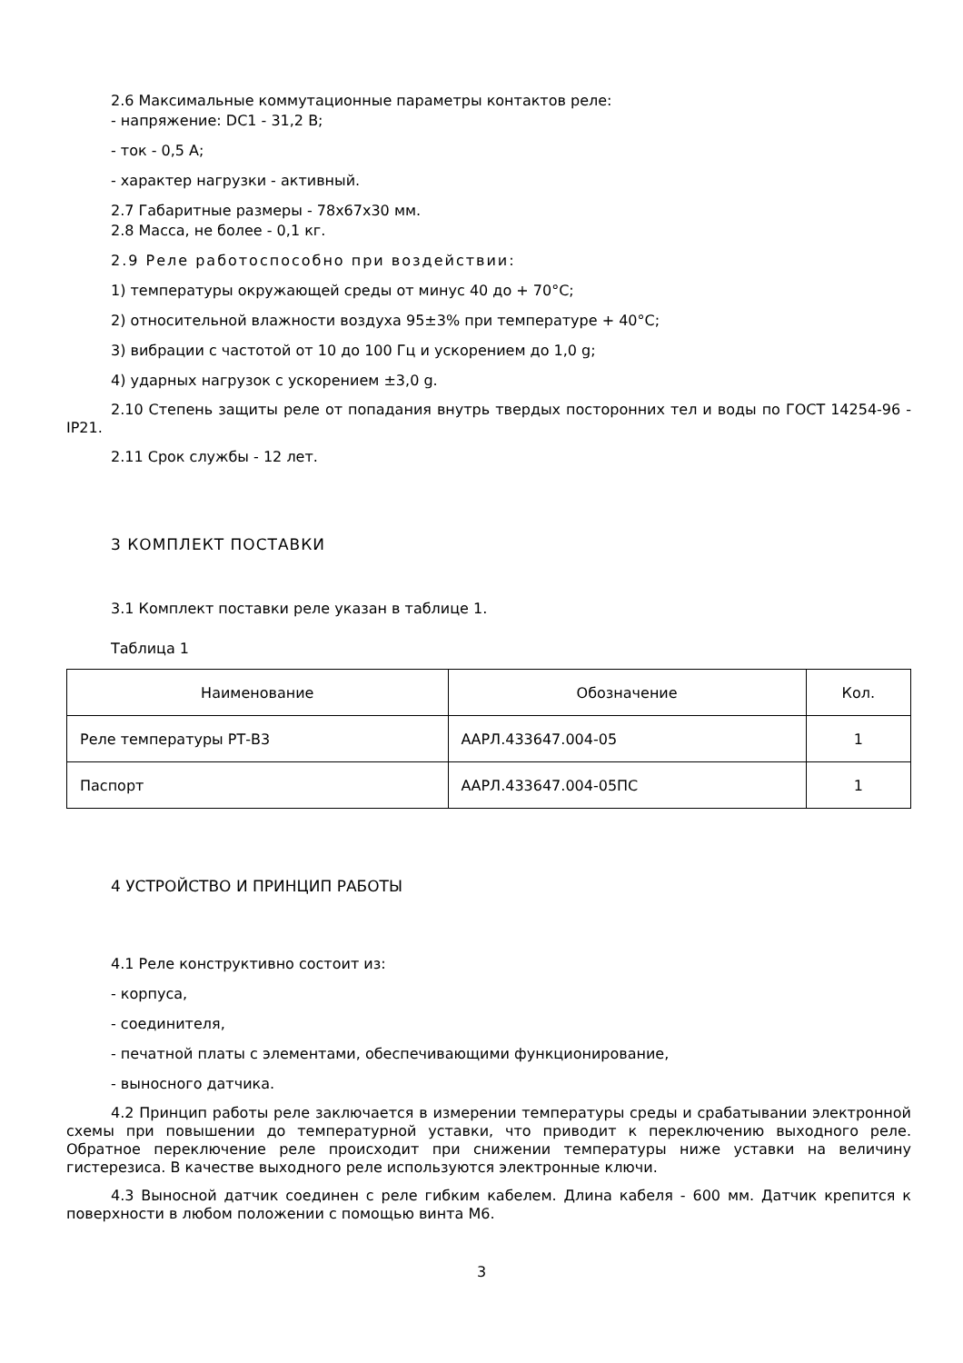2.6 Максимальные коммутационные параметры контактов реле:
- напряжение: DC1 - 31,2 В;
- ток - 0,5 А;
- характер нагрузки - активный.
2.7 Габаритные размеры - 78х67х30 мм.
2.8 Масса, не более - 0,1 кг.
2.9 Реле работоспособно при воздействии:
1) температуры окружающей среды от минус 40 до + 70°С;
2) относительной влажности воздуха 95±3% при температуре + 40°С;
3) вибрации с частотой от 10 до 100 Гц и ускорением до 1,0 g;
4) ударных нагрузок с ускорением ±3,0 g.
2.10 Степень защиты реле от попадания внутрь твердых посторонних тел и воды по ГОСТ 14254-96 - IP21.
2.11 Срок службы - 12 лет.
3 КОМПЛЕКТ ПОСТАВКИ
3.1 Комплект поставки реле указан в таблице 1.
Таблица 1
| Наименование | Обозначение | Кол. |
| --- | --- | --- |
| Реле температуры РТ-В3 | ААРЛ.433647.004-05 | 1 |
| Паспорт | ААРЛ.433647.004-05ПС | 1 |
4 УСТРОЙСТВО И ПРИНЦИП РАБОТЫ
4.1 Реле конструктивно состоит из:
- корпуса,
- соединителя,
- печатной платы с элементами, обеспечивающими функционирование,
- выносного датчика.
4.2 Принцип работы реле заключается в измерении температуры среды и срабатывании электронной схемы при повышении до температурной уставки, что приводит к переключению выходного реле. Обратное переключение реле происходит при снижении температуры ниже уставки на величину гистерезиса. В качестве выходного реле используются электронные ключи.
4.3 Выносной датчик соединен с реле гибким кабелем. Длина кабеля - 600 мм. Датчик крепится к поверхности в любом положении с помощью винта М6.
3